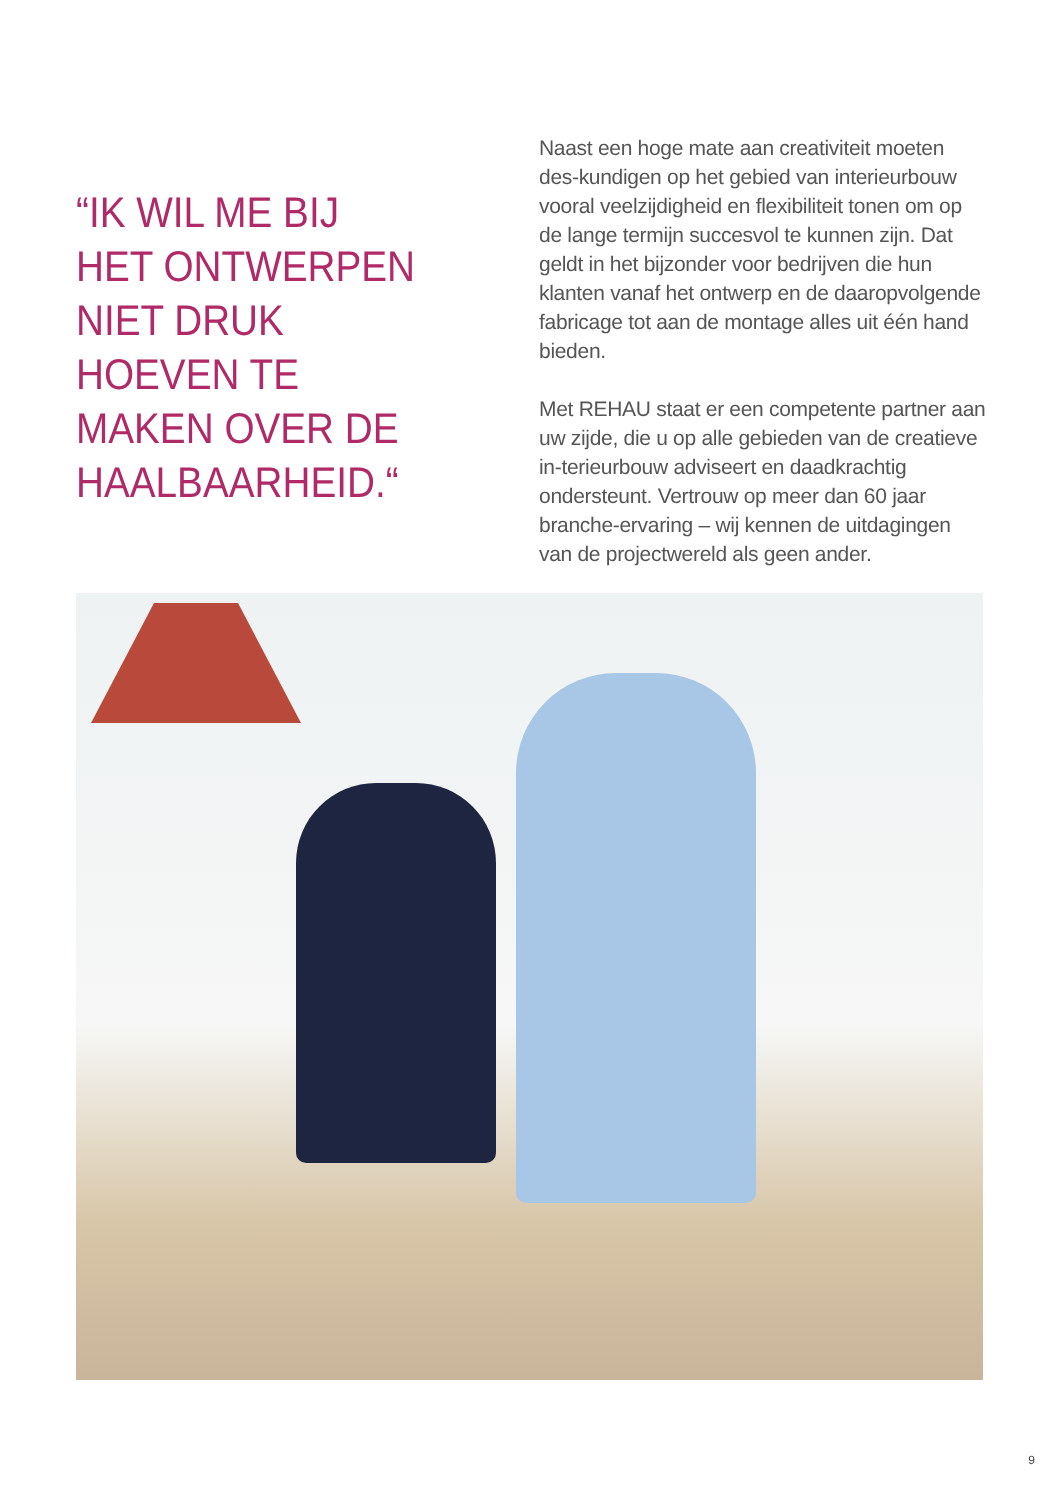“IK WIL ME BIJ HET ONTWERPEN NIET DRUK HOEVEN TE MAKEN OVER DE HAALBAARHEID.“
Naast een hoge mate aan creativiteit moeten des-kundigen op het gebied van interieurbouw vooral veelzijdigheid en flexibiliteit tonen om op de lange termijn succesvol te kunnen zijn. Dat geldt in het bijzonder voor bedrijven die hun klanten vanaf het ontwerp en de daaropvolgende fabricage tot aan de montage alles uit één hand bieden.
Met REHAU staat er een competente partner aan uw zijde, die u op alle gebieden van de creatieve in-terieurbouw adviseert en daadkrachtig ondersteunt. Vertrouw op meer dan 60 jaar branche-ervaring – wij kennen de uitdagingen van de projectwereld als geen ander.
9